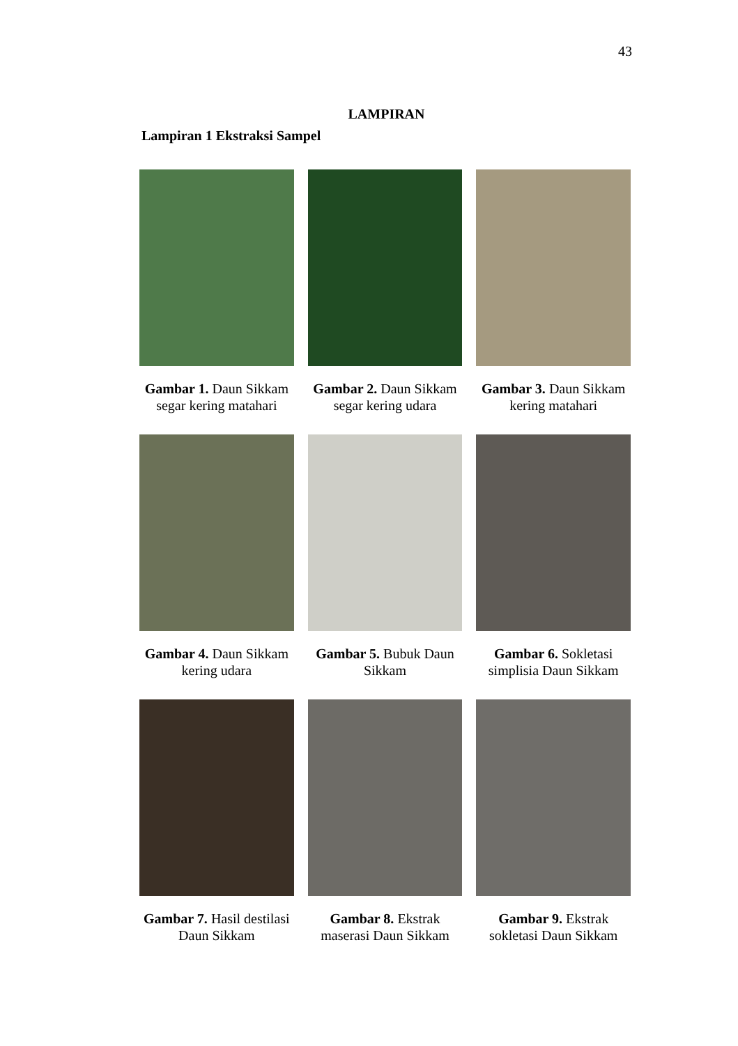43
LAMPIRAN
Lampiran 1 Ekstraksi Sampel
Gambar 1. Daun Sikkam segar kering matahari
Gambar 2. Daun Sikkam segar kering udara
Gambar 3. Daun Sikkam kering matahari
Gambar 4. Daun Sikkam kering udara
Gambar 5. Bubuk Daun Sikkam
Gambar 6. Sokletasi simplisia Daun Sikkam
Gambar 7. Hasil destilasi Daun Sikkam
Gambar 8. Ekstrak maserasi Daun Sikkam
Gambar 9. Ekstrak sokletasi Daun Sikkam